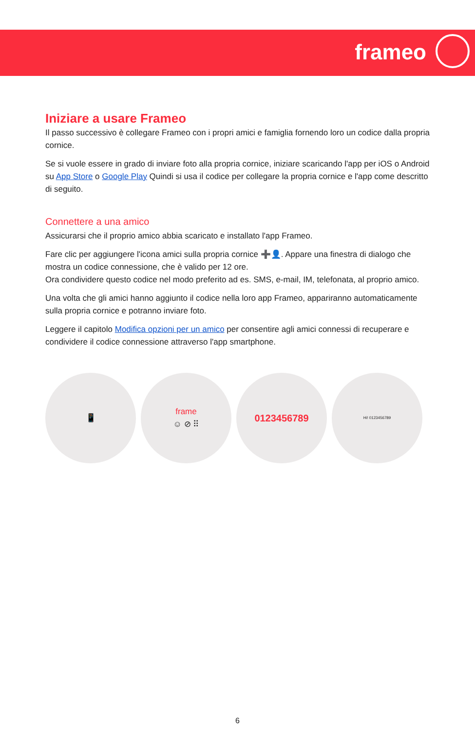frameo
Iniziare a usare Frameo
Il passo successivo è collegare Frameo con i propri amici e famiglia fornendo loro un codice dalla propria cornice.
Se si vuole essere in grado di inviare foto alla propria cornice, iniziare scaricando l'app per iOS o Android su App Store o Google Play Quindi si usa il codice per collegare la propria cornice e l'app come descritto di seguito.
Connettere a una amico
Assicurarsi che il proprio amico abbia scaricato e installato l'app Frameo.
Fare clic per aggiungere l'icona amici sulla propria cornice ➕👤. Appare una finestra di dialogo che mostra un codice connessione, che è valido per 12 ore.
Ora condividere questo codice nel modo preferito ad es. SMS, e-mail, IM, telefonata, al proprio amico.
Una volta che gli amici hanno aggiunto il codice nella loro app Frameo, appariranno automaticamente sulla propria cornice e potranno inviare foto.
Leggere il capitolo Modifica opzioni per un amico per consentire agli amici connessi di recuperare e condividere il codice connessione attraverso l'app smartphone.
📱 frame
☺ ⊘ ⠿
0123456789
Hi! 0123456789
6